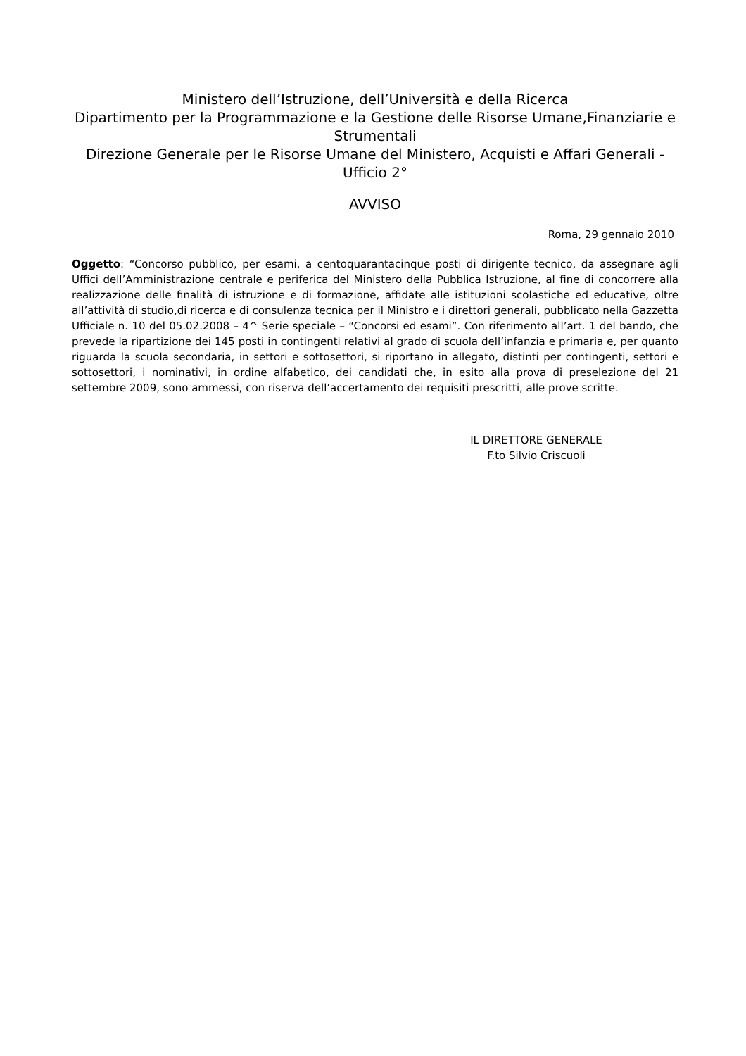Ministero dell’Istruzione, dell’Università e della Ricerca
Dipartimento per la Programmazione e la Gestione delle Risorse Umane,Finanziarie e Strumentali
Direzione Generale per le Risorse Umane del Ministero, Acquisti e Affari Generali - Ufficio 2°
AVVISO
Roma, 29 gennaio 2010
Oggetto: “Concorso pubblico, per esami, a centoquarantacinque posti di dirigente tecnico, da assegnare agli Uffici dell’Amministrazione centrale e periferica del Ministero della Pubblica Istruzione, al fine di concorrere alla realizzazione delle finalità di istruzione e di formazione, affidate alle istituzioni scolastiche ed educative, oltre all’attività di studio,di ricerca e di consulenza tecnica per il Ministro e i direttori generali, pubblicato nella Gazzetta Ufficiale n. 10 del 05.02.2008 – 4^ Serie speciale – “Concorsi ed esami”. Con riferimento all’art. 1 del bando, che prevede la ripartizione dei 145 posti in contingenti relativi al grado di scuola dell’infanzia e primaria e, per quanto riguarda la scuola secondaria, in settori e sottosettori, si riportano in allegato, distinti per contingenti, settori e sottosettori, i nominativi, in ordine alfabetico, dei candidati che, in esito alla prova di preselezione del 21 settembre 2009, sono ammessi, con riserva dell’accertamento dei requisiti prescritti, alle prove scritte.
IL DIRETTORE GENERALE
F.to Silvio Criscuoli